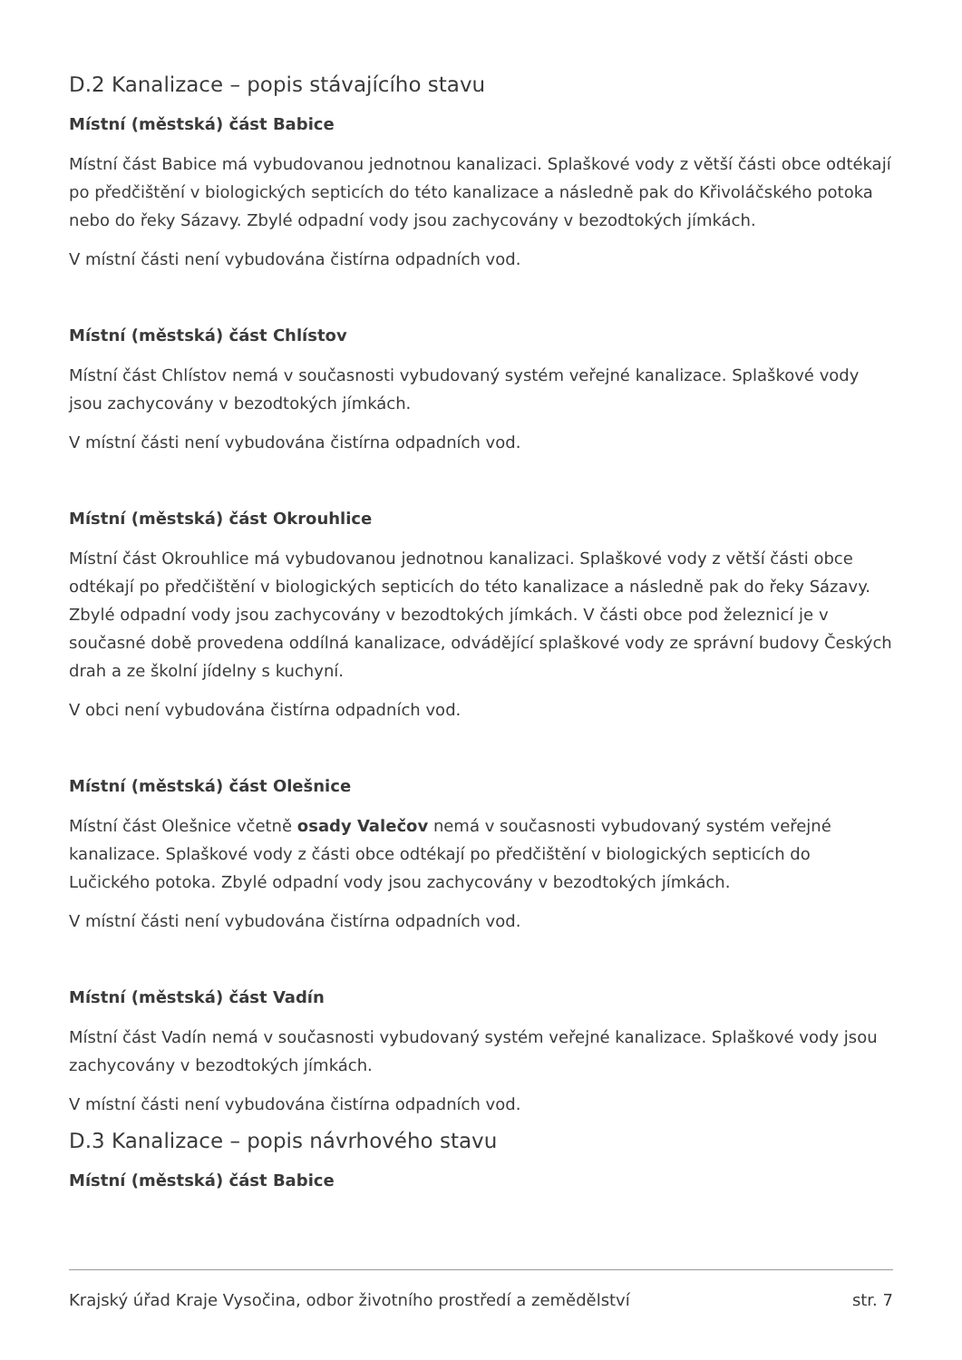D.2 Kanalizace – popis stávajícího stavu
Místní (městská) část Babice
Místní část Babice má vybudovanou jednotnou kanalizaci. Splaškové vody z větší části obce odtékají po předčištění v biologických septicích do této kanalizace a následně pak do Křivoláčského potoka nebo do řeky Sázavy. Zbylé odpadní vody jsou zachycovány v bezodtokých jímkách.
V místní části není vybudována čistírna odpadních vod.
Místní (městská) část Chlístov
Místní část Chlístov nemá v současnosti vybudovaný systém veřejné kanalizace. Splaškové vody jsou zachycovány v bezodtokých jímkách.
V místní části není vybudována čistírna odpadních vod.
Místní (městská) část Okrouhlice
Místní část Okrouhlice má vybudovanou jednotnou kanalizaci. Splaškové vody z větší části obce odtékají po předčištění v biologických septicích do této kanalizace a následně pak do řeky Sázavy. Zbylé odpadní vody jsou zachycovány v bezodtokých jímkách. V části obce pod železnicí je v současné době provedena oddílná kanalizace, odvádějící splaškové vody ze správní budovy Českých drah a ze školní jídelny s kuchyní.
V obci není vybudována čistírna odpadních vod.
Místní (městská) část Olešnice
Místní část Olešnice včetně osady Valečov nemá v současnosti vybudovaný systém veřejné kanalizace. Splaškové vody z části obce odtékají po předčištění v biologických septicích do Lučického potoka. Zbylé odpadní vody jsou zachycovány v bezodtokých jímkách.
V místní části není vybudována čistírna odpadních vod.
Místní (městská) část Vadín
Místní část Vadín nemá v současnosti vybudovaný systém veřejné kanalizace. Splaškové vody jsou zachycovány v bezodtokých jímkách.
V místní části není vybudována čistírna odpadních vod.
D.3 Kanalizace – popis návrhového stavu
Místní (městská) část Babice
Krajský úřad Kraje Vysočina, odbor životního prostředí a zemědělství str. 7